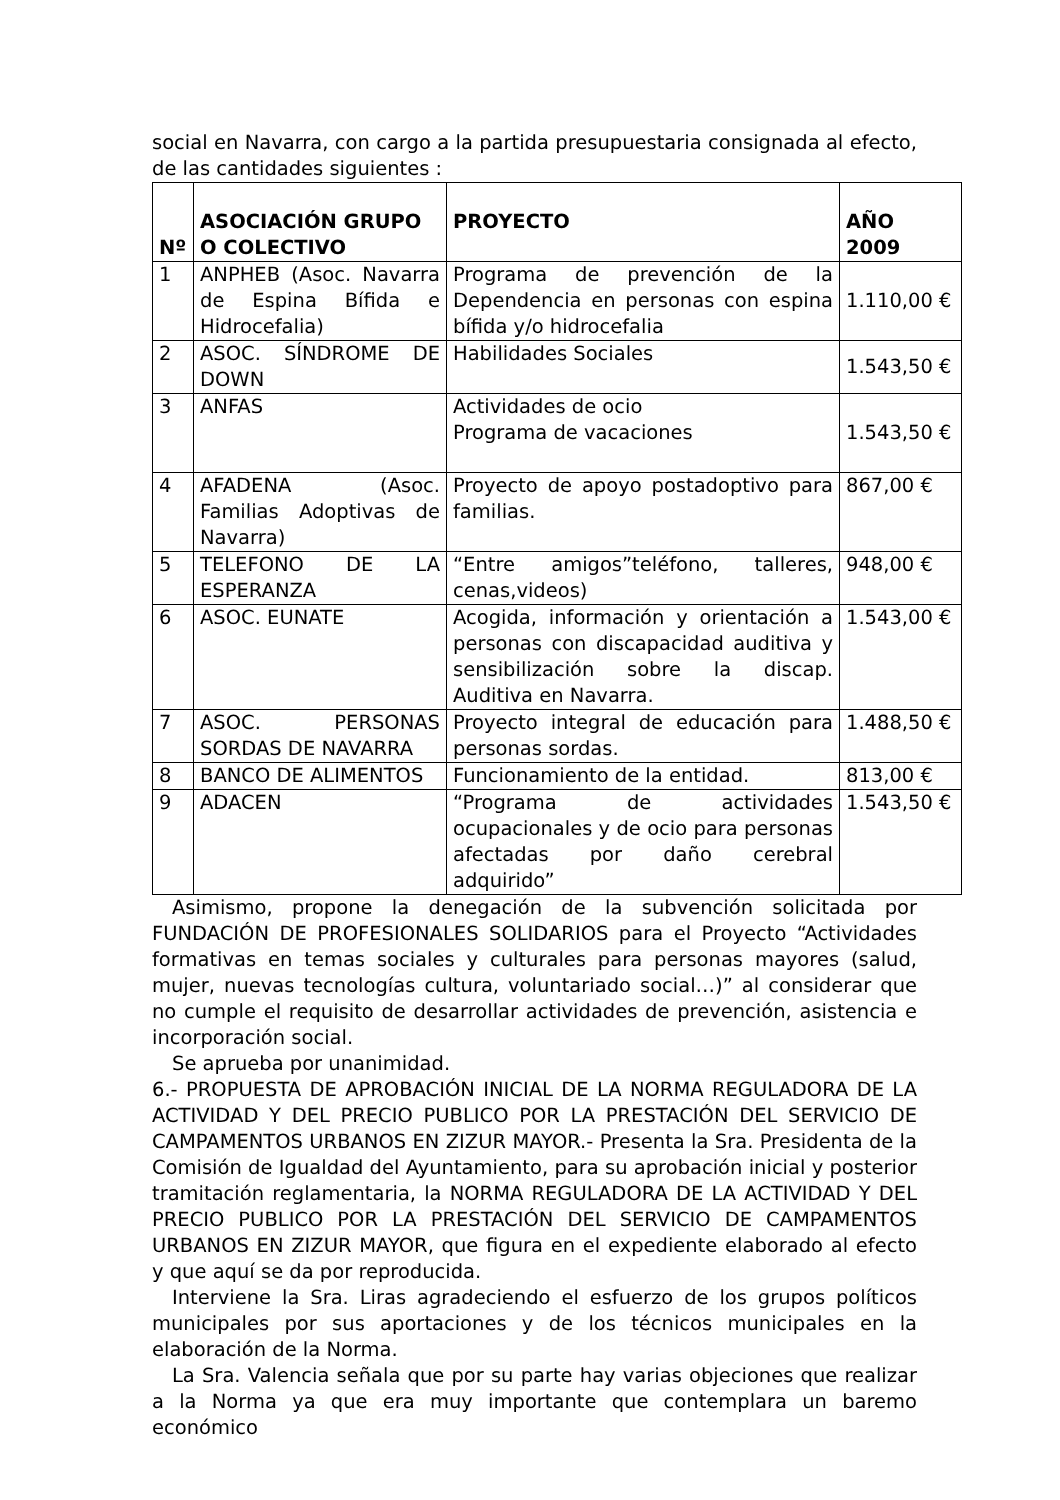social en Navarra, con cargo a la partida presupuestaria consignada al efecto, de las cantidades siguientes :
| Nº | ASOCIACIÓN GRUPO O COLECTIVO | PROYECTO | AÑO 2009 |
| --- | --- | --- | --- |
| 1 | ANPHEB (Asoc. Navarra de Espina Bífida e Hidrocefalia) | Programa de prevención de la Dependencia en personas con espina bífida y/o hidrocefalia | 1.110,00 € |
| 2 | ASOC. SÍNDROME DE DOWN | Habilidades Sociales | 1.543,50 € |
| 3 | ANFAS | Actividades de ocio Programa de vacaciones | 1.543,50 € |
| 4 | AFADENA (Asoc. Familias Adoptivas de Navarra) | Proyecto de apoyo postadoptivo para familias. | 867,00 € |
| 5 | TELEFONO DE LA ESPERANZA | “Entre amigos”teléfono, talleres, cenas,videos) | 948,00 € |
| 6 | ASOC. EUNATE | Acogida, información y orientación a personas con discapacidad auditiva y sensibilización sobre la discap. Auditiva en Navarra. | 1.543,00 € |
| 7 | ASOC. PERSONAS SORDAS DE NAVARRA | Proyecto integral de educación para personas sordas. | 1.488,50 € |
| 8 | BANCO DE ALIMENTOS | Funcionamiento de la entidad. | 813,00 € |
| 9 | ADACEN | “Programa de actividades ocupacionales y de ocio para personas afectadas por daño cerebral adquirido” | 1.543,50 € |
Asimismo, propone la denegación de la subvención solicitada por FUNDACIÓN DE PROFESIONALES SOLIDARIOS para el Proyecto “Actividades formativas en temas sociales y culturales para personas mayores (salud, mujer, nuevas tecnologías cultura, voluntariado social…)” al considerar que no cumple el requisito de desarrollar actividades de prevención, asistencia e incorporación social.
Se aprueba por unanimidad.
6.- PROPUESTA DE APROBACIÓN INICIAL DE LA NORMA REGULADORA DE LA ACTIVIDAD Y DEL PRECIO PUBLICO POR LA PRESTACIÓN DEL SERVICIO DE CAMPAMENTOS URBANOS EN ZIZUR MAYOR.- Presenta la Sra. Presidenta de la Comisión de Igualdad del Ayuntamiento, para su aprobación inicial y posterior tramitación reglamentaria, la NORMA REGULADORA DE LA ACTIVIDAD Y DEL PRECIO PUBLICO POR LA PRESTACIÓN DEL SERVICIO DE CAMPAMENTOS URBANOS EN ZIZUR MAYOR, que figura en el expediente elaborado al efecto y que aquí se da por reproducida.
Interviene la Sra. Liras agradeciendo el esfuerzo de los grupos políticos municipales por sus aportaciones y de los técnicos municipales en la elaboración de la Norma.
La Sra. Valencia señala que por su parte hay varias objeciones que realizar a la Norma ya que era muy importante que contemplara un baremo económico